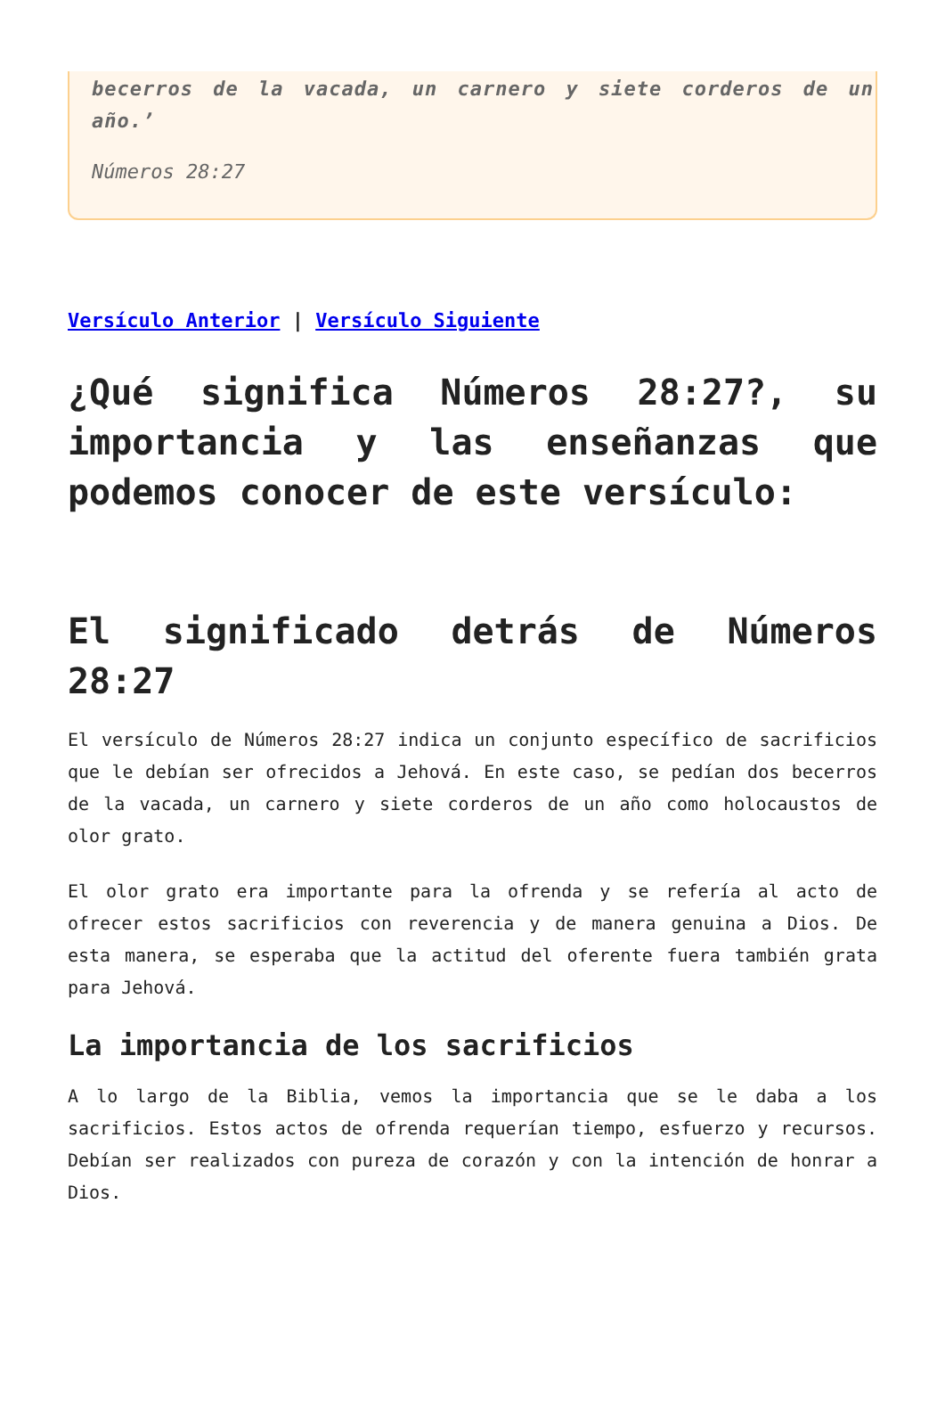becerros de la vacada, un carnero y siete corderos de un año.’
Números 28:27
Versículo Anterior | Versículo Siguiente
¿Qué significa Números 28:27?, su importancia y las enseñanzas que podemos conocer de este versículo:
El significado detrás de Números 28:27
El versículo de Números 28:27 indica un conjunto específico de sacrificios que le debían ser ofrecidos a Jehová. En este caso, se pedían dos becerros de la vacada, un carnero y siete corderos de un año como holocaustos de olor grato.
El olor grato era importante para la ofrenda y se refería al acto de ofrecer estos sacrificios con reverencia y de manera genuina a Dios. De esta manera, se esperaba que la actitud del oferente fuera también grata para Jehová.
La importancia de los sacrificios
A lo largo de la Biblia, vemos la importancia que se le daba a los sacrificios. Estos actos de ofrenda requerían tiempo, esfuerzo y recursos. Debían ser realizados con pureza de corazón y con la intención de honrar a Dios.